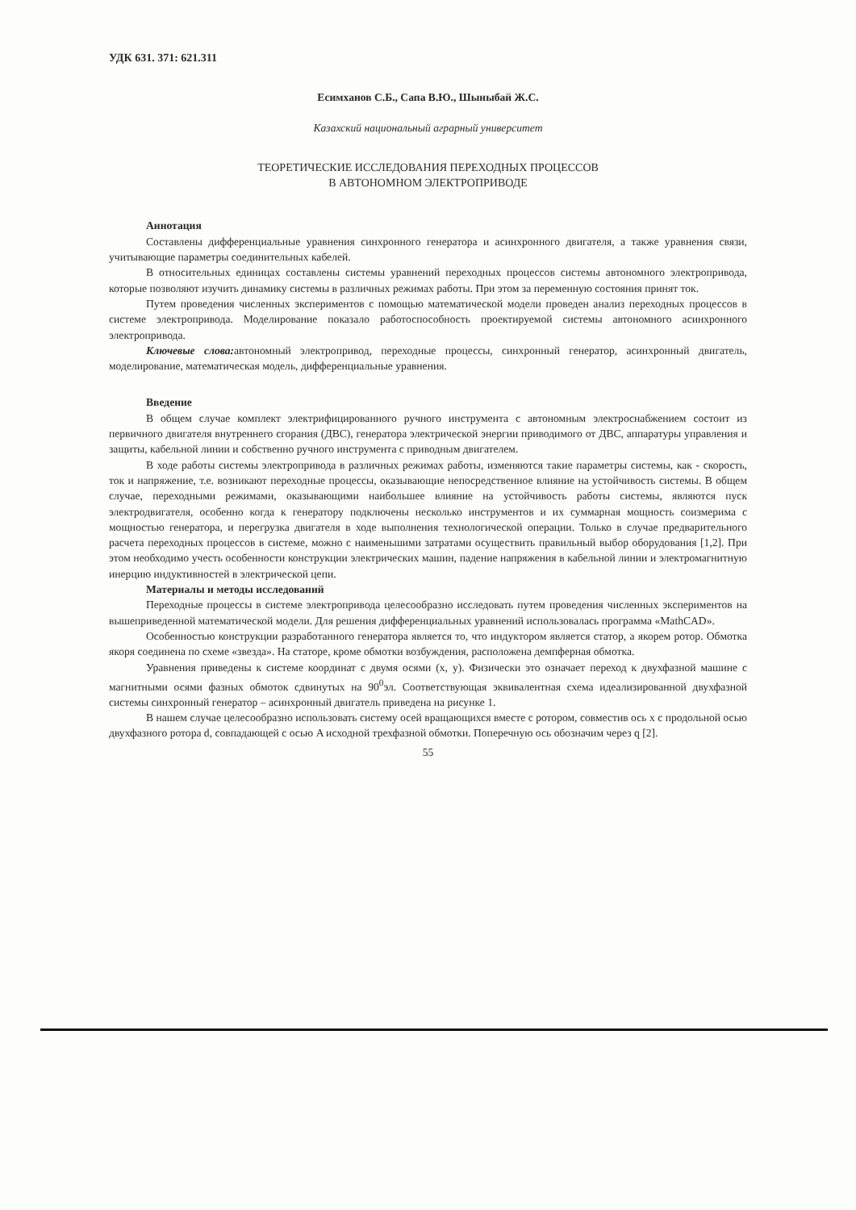УДК 631. 371: 621.311
Есимханов С.Б., Сапа В.Ю., Шыныбай Ж.С.
Казахский национальный аграрный университет
ТЕОРЕТИЧЕСКИЕ ИССЛЕДОВАНИЯ ПЕРЕХОДНЫХ ПРОЦЕССОВ
В АВТОНОМНОМ ЭЛЕКТРОПРИВОДЕ
Аннотация
Составлены дифференциальные уравнения синхронного генератора и асинхронного двигателя, а также уравнения связи, учитывающие параметры соединительных кабелей.
В относительных единицах составлены системы уравнений переходных процессов системы автономного электропривода, которые позволяют изучить динамику системы в различных режимах работы. При этом за переменную состояния принят ток.
Путем проведения численных экспериментов с помощью математической модели проведен анализ переходных процессов в системе электропривода. Моделирование показало работоспособность проектируемой системы автономного асинхронного электропривода.
Ключевые слова: автономный электропривод, переходные процессы, синхронный генератор, асинхронный двигатель, моделирование, математическая модель, дифференциальные уравнения.
Введение
В общем случае комплект электрифицированного ручного инструмента с автономным электроснабжением состоит из первичного двигателя внутреннего сгорания (ДВС), генератора электрической энергии приводимого от ДВС, аппаратуры управления и защиты, кабельной линии и собственно ручного инструмента с приводным двигателем.
В ходе работы системы электропривода в различных режимах работы, изменяются такие параметры системы, как - скорость, ток и напряжение, т.е. возникают переходные процессы, оказывающие непосредственное влияние на устойчивость системы. В общем случае, переходными режимами, оказывающими наибольшее влияние на устойчивость работы системы, являются пуск электродвигателя, особенно когда к генератору подключены несколько инструментов и их суммарная мощность соизмерима с мощностью генератора, и перегрузка двигателя в ходе выполнения технологической операции. Только в случае предварительного расчета переходных процессов в системе, можно с наименьшими затратами осуществить правильный выбор оборудования [1,2]. При этом необходимо учесть особенности конструкции электрических машин, падение напряжения в кабельной линии и электромагнитную инерцию индуктивностей в электрической цепи.
Материалы и методы исследований
Переходные процессы в системе электропривода целесообразно исследовать путем проведения численных экспериментов на вышеприведенной математической модели. Для решения дифференциальных уравнений использовалась программа «MathCAD».
Особенностью конструкции разработанного генератора является то, что индуктором является статор, а якорем ротор. Обмотка якоря соединена по схеме «звезда». На статоре, кроме обмотки возбуждения, расположена демпферная обмотка.
Уравнения приведены к системе координат с двумя осями (x, y). Физически это означает переход к двухфазной машине с магнитными осями фазных обмоток сдвинутых на 90<sup>0</sup>эл. Соответствующая эквивалентная схема идеализированной двухфазной системы синхронный генератор – асинхронный двигатель приведена на рисунке 1.
В нашем случае целесообразно использовать систему осей вращающихся вместе с ротором, совместив ось x с продольной осью двухфазного ротора d, совпадающей с осью A исходной трехфазной обмотки. Поперечную ось обозначим через q [2].
55